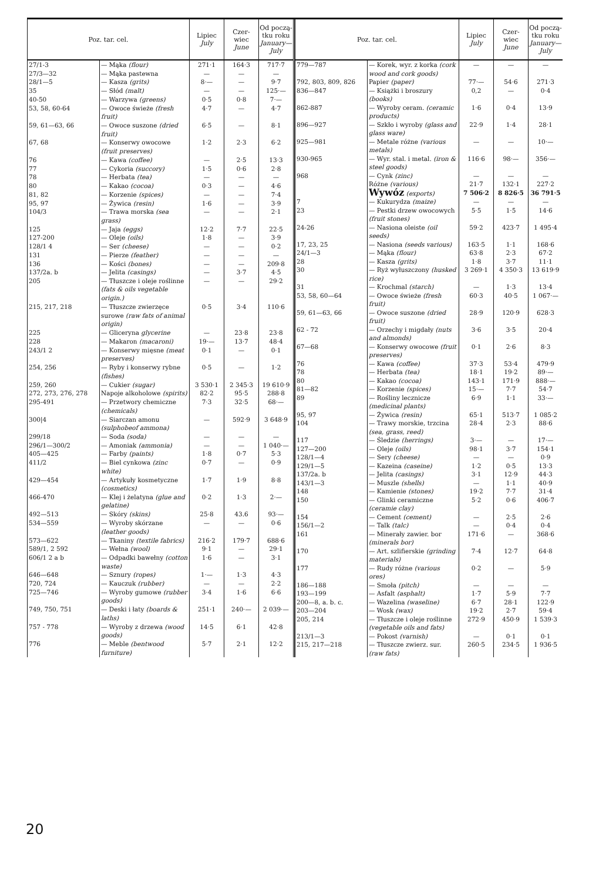| Poz. tar. cel. | | Lipiec July | Czer- wiec June | Od począ- tku roku January—July |
| --- | --- | --- | --- | --- |
| 27/1-3 | — Mąka (flour) | 271·1 | 164·3 | 717·7 |
| 27/3—32 | — Mąka pastewna | — | — | — |
| 28/1—5 | — Kasza (grits) | 8·— | — | 9·7 |
| 35 | — Słód (malt) | — | — | 125·— |
| 40-50 | — Warzywa (greens) | 0·5 | 0·8 | 7·— |
| 53, 58, 60-64 | — Owoce świeże (fresh fruit) | 4·7 | — | 4·7 |
| 59, 61—63, 66 | — Owoce suszone (dried fruit) | 6·5 | — | 8·1 |
| 67, 68 | — Konserwy owocowe (fruit preserves) | 1·2 | 2·3 | 6·2 |
| 76 | — Kawa (coffee) | — | 2·5 | 13·3 |
| 77 | — Cykoria (succory) | 1·5 | 0·6 | 2·8 |
| 78 | — Herbata (tea) | — | — | — |
| 80 | — Kakao (cocoa) | 0·3 | — | 4·6 |
| 81, 82 | — Korzenie (spices) | — | — | 7·4 |
| 95, 97 | — Żywica (resin) | 1·6 | — | 3·9 |
| 104/3 | — Trawa morska (sea grass) | — | — | 2·1 |
| 125 | — Jaja (eggs) | 12·2 | 7·7 | 22·5 |
| 127-200 | — Oleje (oils) | 1·8 | — | 3·9 |
| 128/1 4 | — Ser (cheese) | — | — | 0·2 |
| 131 | — Pierze (feather) | — | — | — |
| 136 | — Kości (bones) | — | — | 209·8 |
| 137/2a. b | — Jelita (casings) | — | 3·7 | 4·5 |
| 205 | — Tłuszcze i oleje roślinne (fats & oils vegetable origin.) | — | — | 29·2 |
| 215, 217, 218 | — Tłuszcze zwierzęce surowe (raw fats of animal origin) | 0·5 | 3·4 | 110·6 |
| 225 | — Gliceryna glycerine | — | 23·8 | 23·8 |
| 228 | — Makaron (macaroni) | 19·— | 13·7 | 48·4 |
| 243/1 2 | — Konserwy mięsne (meat preserves) | 0·1 | — | 0·1 |
| 254, 256 | — Ryby i konserwy rybne (fishes) | 0·5 | — | 1·2 |
| 259, 260 | — Cukier (sugar) | 3 530·1 | 2 345·3 | 19 610·9 |
| 272, 273, 276, 278 | Napoje alkoholowe (spirits) | 82·2 | 95·5 | 288·8 |
| 295-491 | — Przetwory chemiczne (chemicals) | 7·3 | 32·5 | 68·— |
| 300/4 | — Siarczan amonu (sulphobeof ammona) | — | 592·9 | 3 648·9 |
| 299/18 | — Soda (soda) | — | — | — |
| 296/1—300/2 | — Amoniak (ammonia) | — | — | 1 040·— |
| 405—425 | — Farby (paints) | 1·8 | 0·7 | 5·3 |
| 411/2 | — Biel cynkowa (zinc white) | 0·7 | — | 0·9 |
| 429—454 | — Artykuły kosmetyczne (cosmetics) | 1·7 | 1·9 | 8·8 |
| 466-470 | — Klej i żelatyna (glue and gelatine) | 0·2 | 1·3 | 2·— |
| 492—513 | — Skóry (skins) | 25·8 | 43.6 | 93·— |
| 534—559 | — Wyroby skórzane (leather goods) | — | — | 0·6 |
| 573—622 | — Tkaniny (textile fabrics) | 216·2 | 179·7 | 688·6 |
| 589/1, 2 592 | — Wełna (wool) | 9·1 | — | 29·1 |
| 606/1 2 a b | — Odpadki bawełny (cotton waste) | 1·6 | — | 3·1 |
| 646—648 | — Sznury (ropes) | 1·— | 1·3 | 4·3 |
| 720, 724 | — Kauczuk (rubber) | — | — | 2·2 |
| 725—746 | — Wyroby gumowe (rubber goods) | 3·4 | 1·6 | 6·6 |
| 749, 750, 751 | — Deski i łaty (boards & laths) | 251·1 | 240·— | 2 039·— |
| 757 - 778 | — Wyroby z drzewa (wood goods) | 14·5 | 6·1 | 42·8 |
| 776 | — Meble (bentwood furniture) | 5·7 | 2·1 | 12·2 |
| Poz. tar. cel. | | Lipiec July | Czer- wiec June | Od począ- tku roku January—July |
| --- | --- | --- | --- | --- |
| 779—787 | — Korek, wyr. z korka (cork wood and cork goods) | — | — | — |
| 792, 803, 809, 826 | Papier (paper) | 77·— | 54·6 | 271·3 |
| 836—847 | — Książki i broszury (books) | 0,2 | — | 0·4 |
| 862-887 | — Wyroby ceram. (ceramic products) | 1·6 | 0·4 | 13·9 |
| 896—927 | — Szkło i wyroby (glass and glass ware) | 22·9 | 1·4 | 28·1 |
| 925—981 | — Metale różne (various metals) | — | — | 10·— |
| 930-965 | — Wyr. stal. i metal. (iron & steel goods) | 116·6 | 98·— | 356·— |
| 968 | — Cynk (zinc) | — | — | — |
| | Różne (various) | 21·7 | 132·1 | 227·2 |
| | Wywóz (exports) | 7 506·2 | 8 826·5 | 36 791·5 |
| 7 | — Kukurydza (maize) | — | — | — |
| 23 | — Pestki drzew owocowych (fruit stones) | 5·5 | 1·5 | 14·6 |
| 24-26 | — Nasiona oleiste (oil seeds) | 59·2 | 423·7 | 1 495·4 |
| 17, 23, 25 | — Nasiona (seeds various) | 163·5 | 1·1 | 168·6 |
| 24/1—3 | — Mąka (flour) | 63·8 | 2·3 | 67·2 |
| 28 | — Kasza (grits) | 1·8 | 3·7 | 11·1 |
| 30 | — Ryż wyłuszczony (husked rice) | 3 269·1 | 4 350·3 | 13 619·9 |
| 31 | — Krochmal (starch) | — | 1·3 | 13·4 |
| 53, 58, 60—64 | — Owoce świeże (fresh fruit) | 60·3 | 40·5 | 1 067·— |
| 59, 61—63, 66 | — Owoce suszone (dried fruit) | 28·9 | 120·9 | 628·3 |
| 62 - 72 | — Orzechy i migdały (nuts and almonds) | 3·6 | 3·5 | 20·4 |
| 67—68 | — Konserwy owocowe (fruit preserves) | 0·1 | 2·6 | 8·3 |
| 76 | — Kawa (coffee) | 37·3 | 53·4 | 479·9 |
| 78 | — Herbata (tea) | 18·1 | 19·2 | 89·— |
| 80 | — Kakao (cocoa) | 143·1 | 171·9 | 888·— |
| 81—82 | — Korzenie (spices) | 15·— | 7·7 | 54·7 |
| 89 | — Rośliny lecznicze (medicinal plants) | 6·9 | 1·1 | 33·— |
| 95, 97 | — Żywica (resin) | 65·1 | 513·7 | 1 085·2 |
| 104 | — Trawy morskie, trzcina (sea, grass, reed) | 28·4 | 2·3 | 88·6 |
| 117 | — Śledzie (herrings) | 3·— | — | 17·— |
| 127—200 | — Oleje (oils) | 98·1 | 3·7 | 154·1 |
| 128/1—4 | — Sery (cheese) | — | — | 0·9 |
| 129/1—5 | — Kazeina (caseine) | 1·2 | 0·5 | 13·3 |
| 137/2a. b | — Jelita (casings) | 3·1 | 12·9 | 44·3 |
| 143/1—3 | — Muszle (shells) | — | 1·1 | 40·9 |
| 148 | — Kamienie (stones) | 19·2 | 7·7 | 31·4 |
| 150 | — Glinki ceramiczne (ceramie clay) | 5·2 | 0·6 | 406·7 |
| 154 | — Cement (cement) | — | 2·5 | 2·6 |
| 156/1—2 | — Talk (talc) | — | 0·4 | 0·4 |
| 161 | — Minerały zawier. bor (minerals bor) | 171·6 | — | 368·6 |
| 170 | — Art. szlifierskie (grinding materials) | 7·4 | 12·7 | 64·8 |
| 177 | — Rudy różne (various ores) | 0·2 | — | 5·9 |
| 186—188 | — Smoła (pitch) | — | — | — |
| 193—199 | — Asfalt (asphalt) | 1·7 | 5·9 | 7·7 |
| 200—8, a. b. c. | — Wazelina (waseline) | 6·7 | 28·1 | 122·9 |
| 203—204 | — Wosk (wax) | 19·2 | 2·7 | 59·4 |
| 205, 214 | — Tłuszcze i oleje roślinne (vegetable oils and fats) | 272·9 | 450·9 | 1 539·3 |
| 213/1—3 | — Pokost (varnish) | — | 0·1 | 0·1 |
| 215, 217—218 | — Tłuszcze zwierz. sur. (raw fats) | 260·5 | 234·5 | 1 936·5 |
20